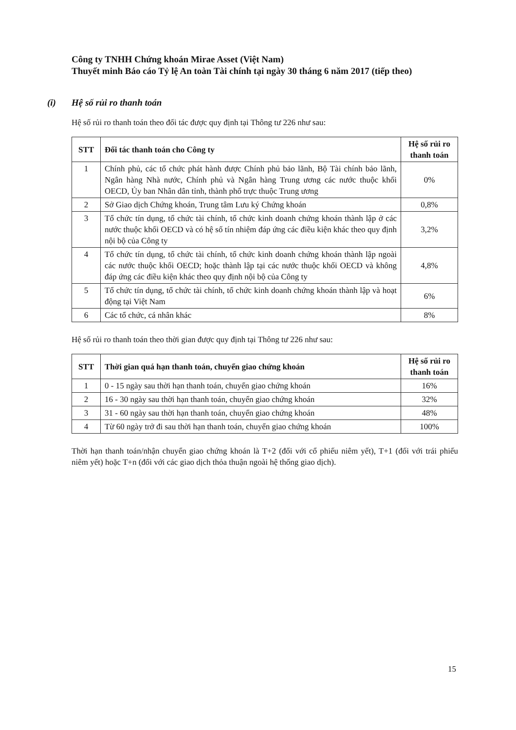Công ty TNHH Chứng khoán Mirae Asset (Việt Nam)
Thuyết minh Báo cáo Tỷ lệ An toàn Tài chính tại ngày 30 tháng 6 năm 2017 (tiếp theo)
(i) Hệ số rủi ro thanh toán
Hệ số rủi ro thanh toán theo đối tác được quy định tại Thông tư 226 như sau:
| STT | Đối tác thanh toán cho Công ty | Hệ số rủi ro thanh toán |
| --- | --- | --- |
| 1 | Chính phủ, các tổ chức phát hành được Chính phủ bảo lãnh, Bộ Tài chính bảo lãnh, Ngân hàng Nhà nước, Chính phủ và Ngân hàng Trung ương các nước thuộc khối OECD, Ủy ban Nhân dân tỉnh, thành phố trực thuộc Trung ương | 0% |
| 2 | Sở Giao dịch Chứng khoán, Trung tâm Lưu ký Chứng khoán | 0,8% |
| 3 | Tổ chức tín dụng, tổ chức tài chính, tổ chức kinh doanh chứng khoán thành lập ở các nước thuộc khối OECD và có hệ số tín nhiệm đáp ứng các điều kiện khác theo quy định nội bộ của Công ty | 3,2% |
| 4 | Tổ chức tín dụng, tổ chức tài chính, tổ chức kinh doanh chứng khoán thành lập ngoài các nước thuộc khối OECD; hoặc thành lập tại các nước thuộc khối OECD và không đáp ứng các điều kiện khác theo quy định nội bộ của Công ty | 4,8% |
| 5 | Tổ chức tín dụng, tổ chức tài chính, tổ chức kinh doanh chứng khoán thành lập và hoạt động tại Việt Nam | 6% |
| 6 | Các tổ chức, cá nhân khác | 8% |
Hệ số rủi ro thanh toán theo thời gian được quy định tại Thông tư 226 như sau:
| STT | Thời gian quá hạn thanh toán, chuyển giao chứng khoán | Hệ số rủi ro thanh toán |
| --- | --- | --- |
| 1 | 0 - 15 ngày sau thời hạn thanh toán, chuyển giao chứng khoán | 16% |
| 2 | 16 - 30 ngày sau thời hạn thanh toán, chuyển giao chứng khoán | 32% |
| 3 | 31 - 60 ngày sau thời hạn thanh toán, chuyển giao chứng khoán | 48% |
| 4 | Từ 60 ngày trở đi sau thời hạn thanh toán, chuyển giao chứng khoán | 100% |
Thời hạn thanh toán/nhận chuyển giao chứng khoán là T+2 (đối với cổ phiếu niêm yết), T+1 (đối với trái phiếu niêm yết) hoặc T+n (đối với các giao dịch thỏa thuận ngoài hệ thống giao dịch).
15